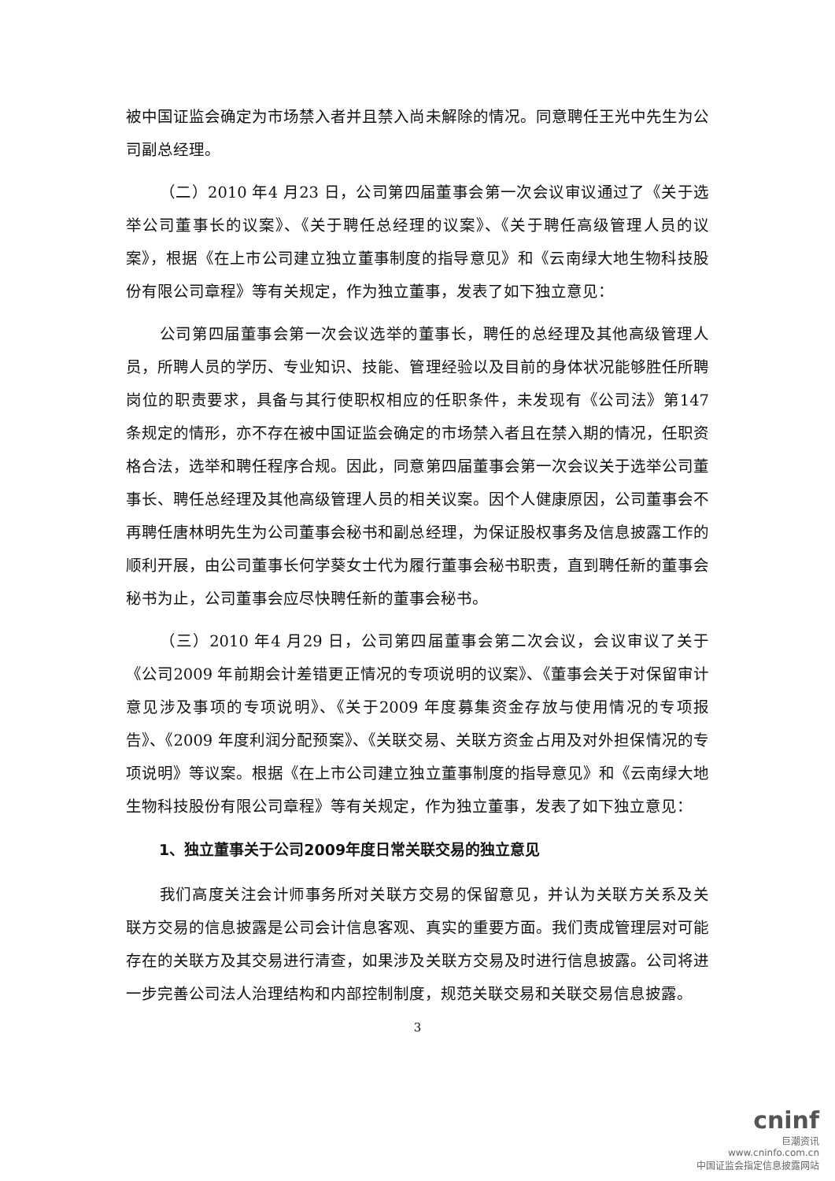被中国证监会确定为市场禁入者并且禁入尚未解除的情况。同意聘任王光中先生为公司副总经理。
（二）2010 年4 月23 日，公司第四届董事会第一次会议审议通过了《关于选举公司董事长的议案》、《关于聘任总经理的议案》、《关于聘任高级管理人员的议案》，根据《在上市公司建立独立董事制度的指导意见》和《云南绿大地生物科技股份有限公司章程》等有关规定，作为独立董事，发表了如下独立意见：
公司第四届董事会第一次会议选举的董事长，聘任的总经理及其他高级管理人员，所聘人员的学历、专业知识、技能、管理经验以及目前的身体状况能够胜任所聘岗位的职责要求，具备与其行使职权相应的任职条件，未发现有《公司法》第147 条规定的情形，亦不存在被中国证监会确定的市场禁入者且在禁入期的情况，任职资格合法，选举和聘任程序合规。因此，同意第四届董事会第一次会议关于选举公司董事长、聘任总经理及其他高级管理人员的相关议案。因个人健康原因，公司董事会不再聘任唐林明先生为公司董事会秘书和副总经理，为保证股权事务及信息披露工作的顺利开展，由公司董事长何学葵女士代为履行董事会秘书职责，直到聘任新的董事会秘书为止，公司董事会应尽快聘任新的董事会秘书。
（三）2010 年4 月29 日，公司第四届董事会第二次会议，会议审议了关于《公司2009 年前期会计差错更正情况的专项说明的议案》、《董事会关于对保留审计意见涉及事项的专项说明》、《关于2009 年度募集资金存放与使用情况的专项报告》、《2009 年度利润分配预案》、《关联交易、关联方资金占用及对外担保情况的专项说明》等议案。根据《在上市公司建立独立董事制度的指导意见》和《云南绿大地生物科技股份有限公司章程》等有关规定，作为独立董事，发表了如下独立意见：
1、独立董事关于公司2009年度日常关联交易的独立意见
我们高度关注会计师事务所对关联方交易的保留意见，并认为关联方关系及关联方交易的信息披露是公司会计信息客观、真实的重要方面。我们责成管理层对可能存在的关联方及其交易进行清查，如果涉及关联方交易及时进行信息披露。公司将进一步完善公司法人治理结构和内部控制制度，规范关联交易和关联交易信息披露。
3
cninf
巨潮资讯
www.cninfo.com.cn
中国证监会指定信息披露网站